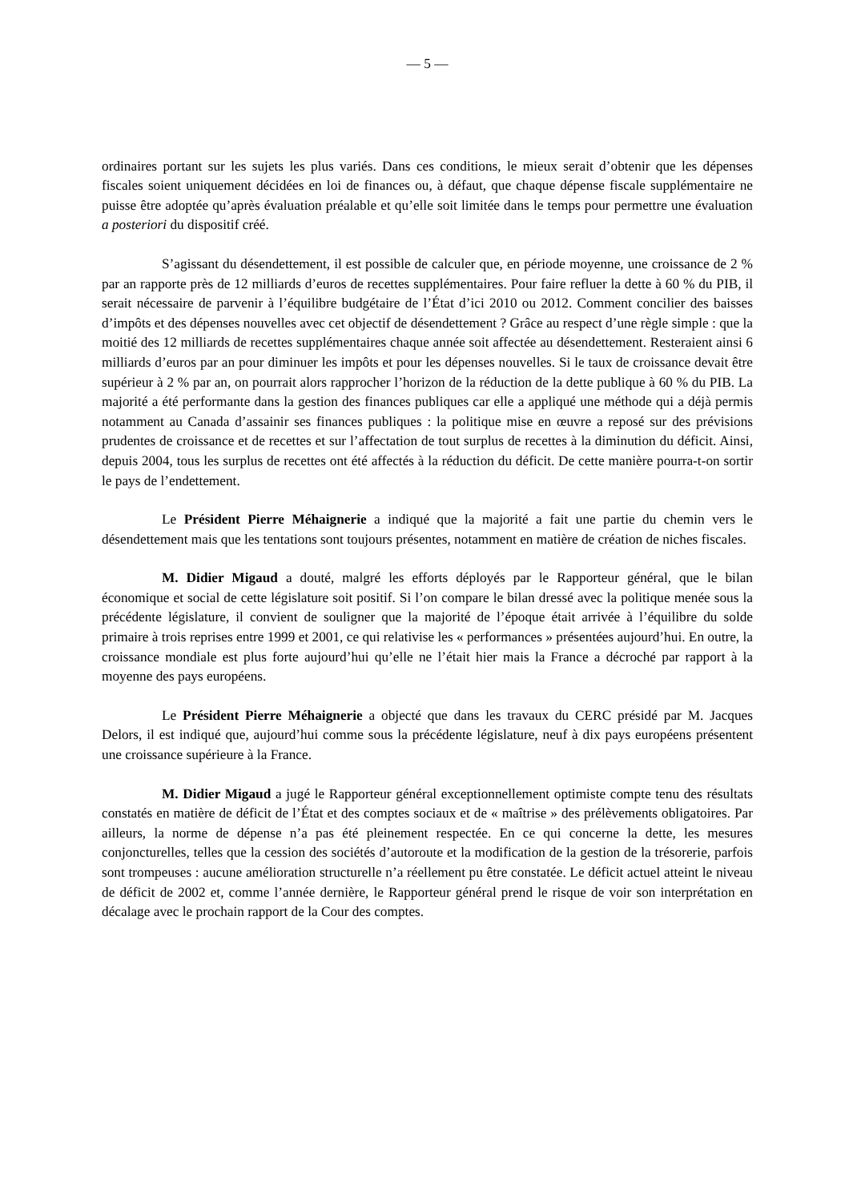— 5 —
ordinaires portant sur les sujets les plus variés. Dans ces conditions, le mieux serait d’obtenir que les dépenses fiscales soient uniquement décidées en loi de finances ou, à défaut, que chaque dépense fiscale supplémentaire ne puisse être adoptée qu’après évaluation préalable et qu’elle soit limitée dans le temps pour permettre une évaluation a posteriori du dispositif créé.
S’agissant du désendettement, il est possible de calculer que, en période moyenne, une croissance de 2 % par an rapporte près de 12 milliards d’euros de recettes supplémentaires. Pour faire refluer la dette à 60 % du PIB, il serait nécessaire de parvenir à l’équilibre budgétaire de l’État d’ici 2010 ou 2012. Comment concilier des baisses d’impôts et des dépenses nouvelles avec cet objectif de désendettement ? Grâce au respect d’une règle simple : que la moitié des 12 milliards de recettes supplémentaires chaque année soit affectée au désendettement. Resteraient ainsi 6 milliards d’euros par an pour diminuer les impôts et pour les dépenses nouvelles. Si le taux de croissance devait être supérieur à 2 % par an, on pourrait alors rapprocher l’horizon de la réduction de la dette publique à 60 % du PIB. La majorité a été performante dans la gestion des finances publiques car elle a appliqué une méthode qui a déjà permis notamment au Canada d’assainir ses finances publiques : la politique mise en œuvre a reposé sur des prévisions prudentes de croissance et de recettes et sur l’affectation de tout surplus de recettes à la diminution du déficit. Ainsi, depuis 2004, tous les surplus de recettes ont été affectés à la réduction du déficit. De cette manière pourra-t-on sortir le pays de l’endettement.
Le Président Pierre Méhaignerie a indiqué que la majorité a fait une partie du chemin vers le désendettement mais que les tentations sont toujours présentes, notamment en matière de création de niches fiscales.
M. Didier Migaud a douté, malgré les efforts déployés par le Rapporteur général, que le bilan économique et social de cette législature soit positif. Si l’on compare le bilan dressé avec la politique menée sous la précédente législature, il convient de souligner que la majorité de l’époque était arrivée à l’équilibre du solde primaire à trois reprises entre 1999 et 2001, ce qui relativise les « performances » présentées aujourd’hui. En outre, la croissance mondiale est plus forte aujourd’hui qu’elle ne l’était hier mais la France a décroché par rapport à la moyenne des pays européens.
Le Président Pierre Méhaignerie a objecté que dans les travaux du CERC présidé par M. Jacques Delors, il est indiqué que, aujourd’hui comme sous la précédente législature, neuf à dix pays européens présentent une croissance supérieure à la France.
M. Didier Migaud a jugé le Rapporteur général exceptionnellement optimiste compte tenu des résultats constatés en matière de déficit de l’État et des comptes sociaux et de « maîtrise » des prélèvements obligatoires. Par ailleurs, la norme de dépense n’a pas été pleinement respectée. En ce qui concerne la dette, les mesures conjoncturelles, telles que la cession des sociétés d’autoroute et la modification de la gestion de la trésorerie, parfois sont trompeuses : aucune amélioration structurelle n’a réellement pu être constatée. Le déficit actuel atteint le niveau de déficit de 2002 et, comme l’année dernière, le Rapporteur général prend le risque de voir son interprétation en décalage avec le prochain rapport de la Cour des comptes.